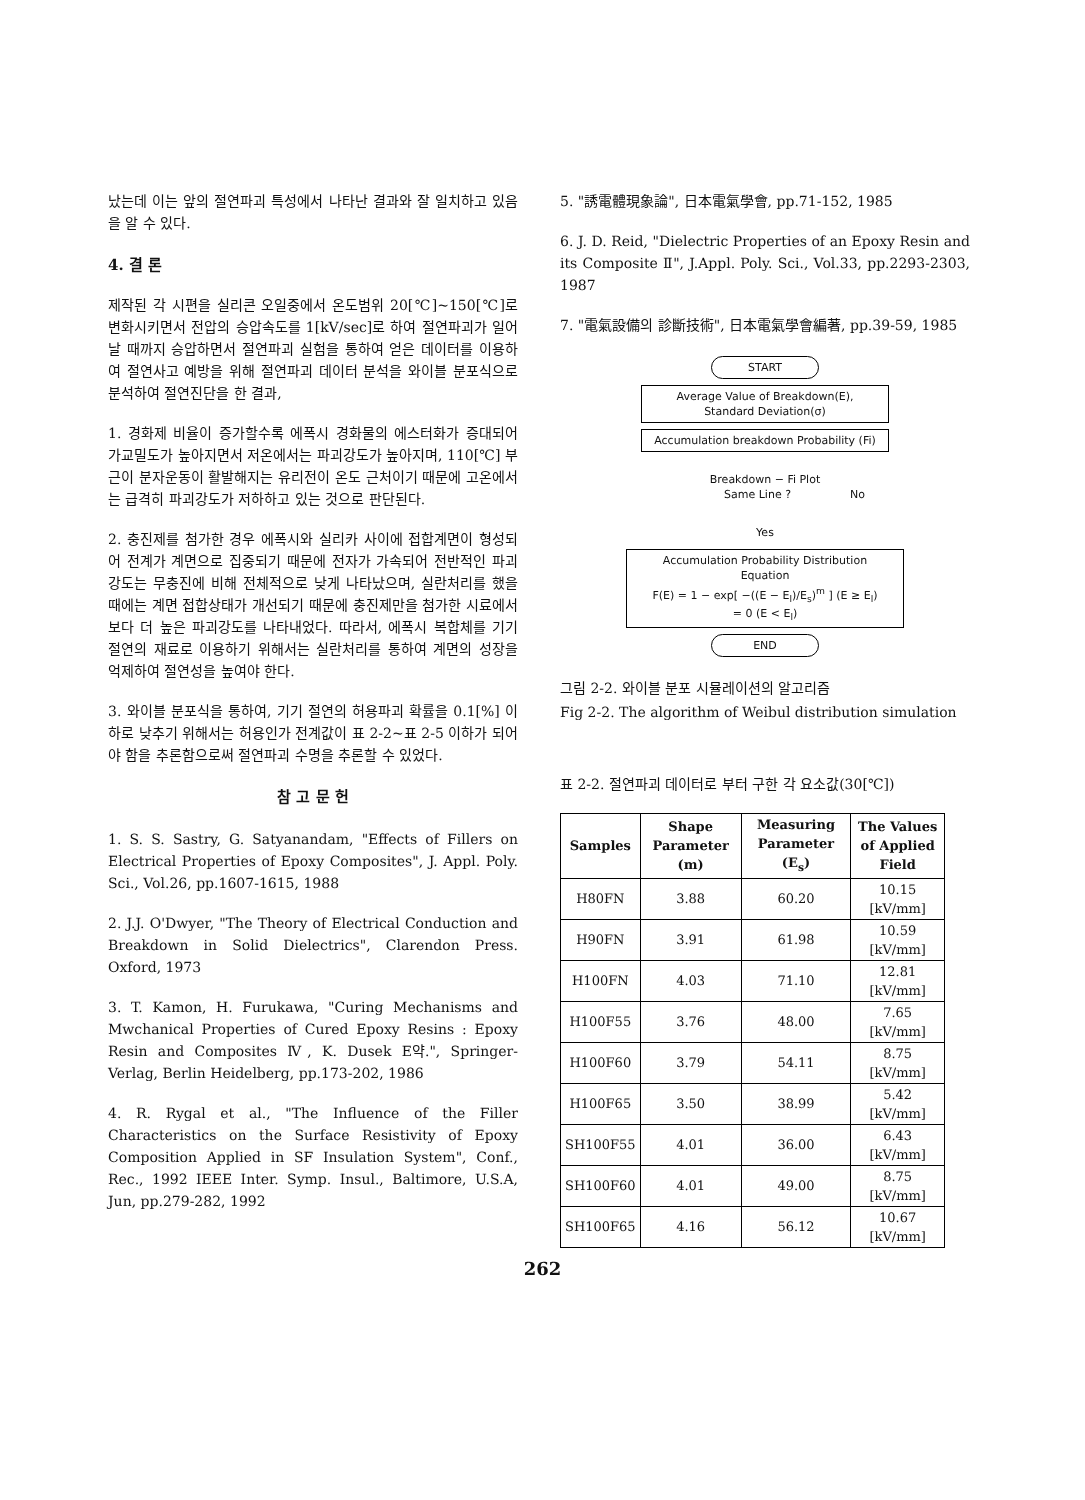났는데 이는 앞의 절연파괴 특성에서 나타난 결과와 잘 일치하고 있음을 알 수 있다.
4. 결 론
제작된 각 시편을 실리콘 오일중에서 온도범위 20[℃]~150[℃]로 변화시키면서 전압의 승압속도를 1[kV/sec]로 하여 절연파괴가 일어날 때까지 승압하면서 절연파괴 실험을 통하여 얻은 데이터를 이용하여 절연사고 예방을 위해 절연파괴 데이터 분석을 와이블 분포식으로 분석하여 절연진단을 한 결과,
1. 경화제 비율이 증가할수록 에폭시 경화물의 에스터화가 증대되어 가교밀도가 높아지면서 저온에서는 파괴강도가 높아지며, 110[℃] 부근이 분자운동이 활발해지는 유리전이 온도 근처이기 때문에 고온에서는 급격히 파괴강도가 저하하고 있는 것으로 판단된다.
2. 충진제를 첨가한 경우 에폭시와 실리카 사이에 접합계면이 형성되어 전계가 계면으로 집중되기 때문에 전자가 가속되어 전반적인 파괴강도는 무충진에 비해 전체적으로 낮게 나타났으며, 실란처리를 했을 때에는 계면 접합상태가 개선되기 때문에 충진제만을 첨가한 시료에서 보다 더 높은 파괴강도를 나타내었다. 따라서, 에폭시 복합체를 기기 절연의 재료로 이용하기 위해서는 실란처리를 통하여 계면의 성장을 억제하여 절연성을 높여야 한다.
3. 와이블 분포식을 통하여, 기기 절연의 허용파괴 확률을 0.1[%] 이하로 낮추기 위해서는 허용인가 전계값이 표 2-2~표 2-5 이하가 되어야 함을 추론함으로써 절연파괴 수명을 추론할 수 있었다.
참 고 문 헌
1. S. S. Sastry, G. Satyanandam, "Effects of Fillers on Electrical Properties of Epoxy Composites", J. Appl. Poly. Sci., Vol.26, pp.1607-1615, 1988
2. J.J. O'Dwyer, "The Theory of Electrical Conduction and Breakdown in Solid Dielectrics", Clarendon Press. Oxford, 1973
3. T. Kamon, H. Furukawa, "Curing Mechanisms and Mwchanical Properties of Cured Epoxy Resins : Epoxy Resin and Composites Ⅳ, K. Dusek E약.", Springer-Verlag, Berlin Heidelberg, pp.173-202, 1986
4. R. Rygal et al., "The Influence of the Filler Characteristics on the Surface Resistivity of Epoxy Composition Applied in SF Insulation System", Conf., Rec., 1992 IEEE Inter. Symp. Insul., Baltimore, U.S.A, Jun, pp.279-282, 1992
5. "誘電體現象論", 日本電氣學會, pp.71-152, 1985
6. J. D. Reid, "Dielectric Properties of an Epoxy Resin and its Composite Ⅱ", J.Appl. Poly. Sci., Vol.33, pp.2293-2303, 1987
7. "電氣設備의 診斷技術", 日本電氣學會編著, pp.39-59, 1985
START
Average Value of Breakdown(E),
Standard Deviation(σ)
Accumulation breakdown Probability (Fi)
Breakdown − Fi Plot
Same Line ? No
Yes
Accumulation Probability Distribution
Equation
F(E) = 1 − exp[ −((E − E<sub>l</sub>)/E<sub>s</sub>)<sup>m</sup> ] (E ≥ E<sub>l</sub>)
= 0 (E < E<sub>l</sub>)
END
그림 2-2. 와이블 분포 시뮬레이션의 알고리즘
Fig 2-2. The algorithm of Weibul distribution simulation
표 2-2. 절연파괴 데이터로 부터 구한 각 요소값(30[℃])
| Samples | Shape Parameter (m) | Measuring Parameter (E<sub>s</sub>) | The Values of Applied Field |
| --- | --- | --- | --- |
| H80FN | 3.88 | 60.20 | 10.15 [kV/mm] |
| H90FN | 3.91 | 61.98 | 10.59 [kV/mm] |
| H100FN | 4.03 | 71.10 | 12.81 [kV/mm] |
| H100F55 | 3.76 | 48.00 | 7.65 [kV/mm] |
| H100F60 | 3.79 | 54.11 | 8.75 [kV/mm] |
| H100F65 | 3.50 | 38.99 | 5.42 [kV/mm] |
| SH100F55 | 4.01 | 36.00 | 6.43 [kV/mm] |
| SH100F60 | 4.01 | 49.00 | 8.75 [kV/mm] |
| SH100F65 | 4.16 | 56.12 | 10.67 [kV/mm] |
262